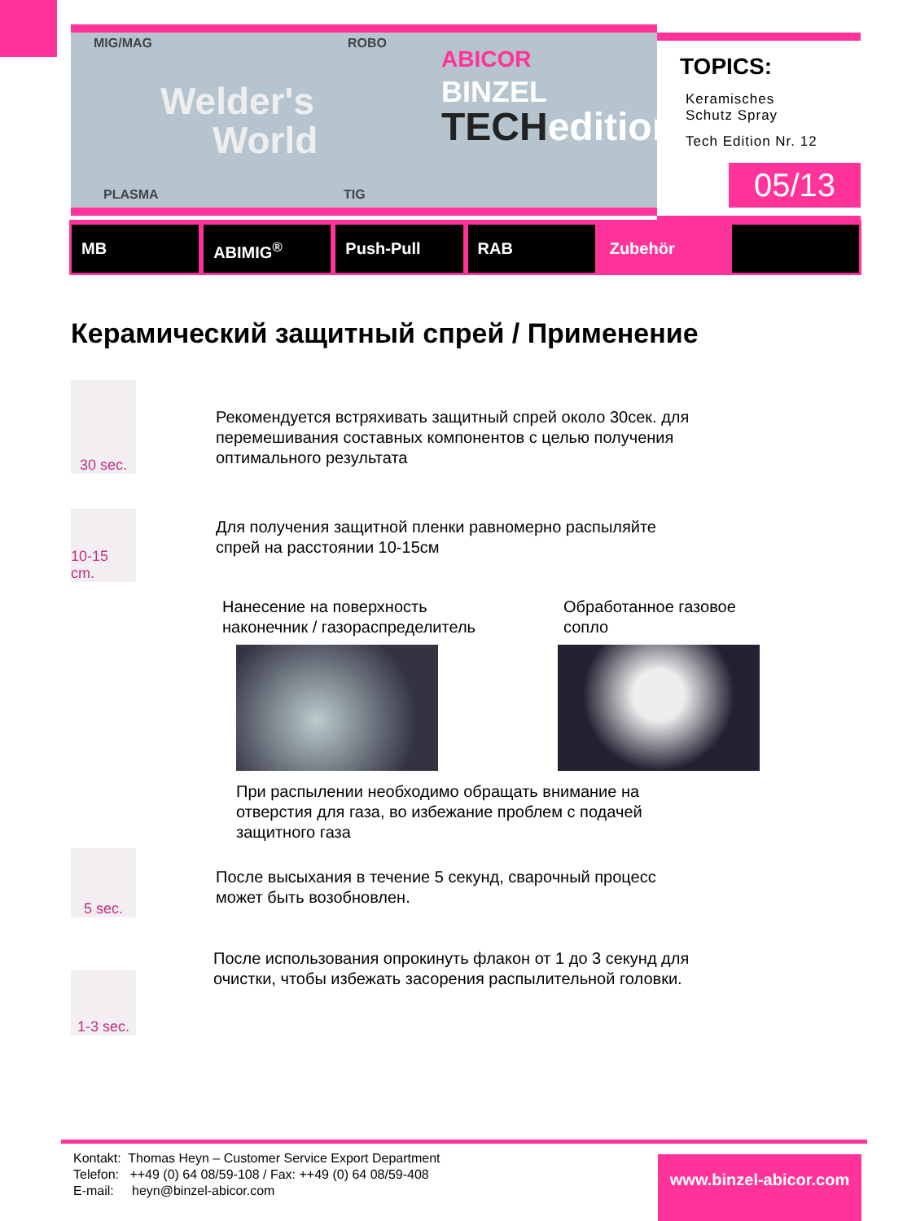MIG/MAG ROBO
Welder's
World
PLASMA TIG
ABICOR
BINZEL
TECHedition
TOPICS:
Keramisches
Schutz Spray
Tech Edition Nr. 12
05/13
MB ABIMIG<sup>®</sup> Push-Pull RAB Zubehör
Керамический защитный спрей / Применение
30 sec.
Рекомендуется встряхивать защитный спрей около 30сек. для
перемешивания составных компонентов с целью получения
оптимального результата
10-15 cm.
Для получения защитной пленки равномерно распыляйте
спрей на расстоянии 10-15см
Нанесение на поверхность
наконечник / газораспределитель
Обработанное газовое
сопло
При распылении необходимо обращать внимание на
отверстия для газа, во избежание проблем с подачей
защитного газа
5 sec.
После высыхания в течение 5 секунд, сварочный процесс
может быть возобновлен.
1-3 sec.
После использования опрокинуть флакон от 1 до 3 секунд для
очистки, чтобы избежать засорения распылительной головки.
Kontakt: Thomas Heyn – Customer Service Export Department
Telefon: ++49 (0) 64 08/59-108 / Fax: ++49 (0) 64 08/59-408
E-mail: heyn@binzel-abicor.com
www.binzel-abicor.com